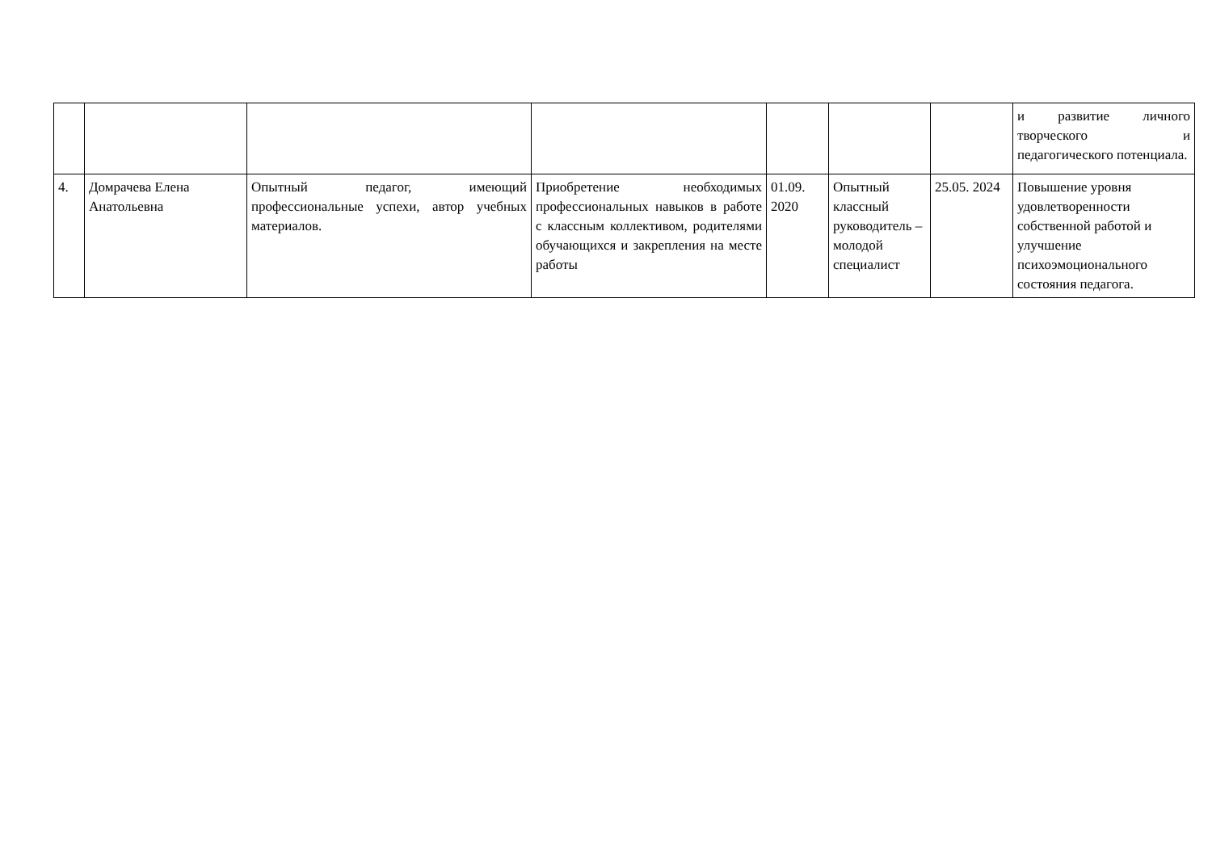| | | | | | | | и развитие личного творческого и педагогического потенциала. |
| 4. | Домрачева Елена Анатольевна | Опытный педагог, имеющий профессиональные успехи, автор учебных материалов. | Приобретение необходимых профессиональных навыков в работе с классным коллективом, родителями обучающихся и закрепления на месте работы | 01.09. 2020 | Опытный классный руководитель – молодой специалист | 25.05. 2024 | Повышение уровня удовлетворенности собственной работой и улучшение психоэмоционального состояния педагога. |